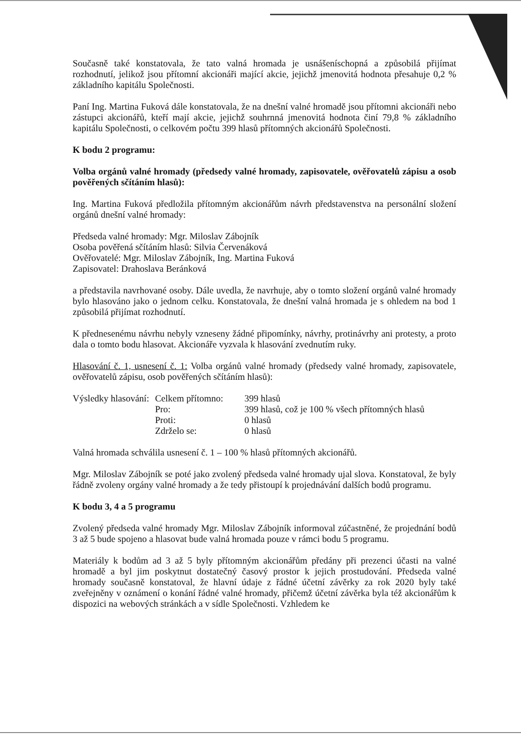Současně také konstatovala, že tato valná hromada je usnášeníschopná a způsobilá přijímat rozhodnutí, jelikož jsou přítomní akcionáři mající akcie, jejichž jmenovitá hodnota přesahuje 0,2 % základního kapitálu Společnosti.
Paní Ing. Martina Fuková dále konstatovala, že na dnešní valné hromadě jsou přítomni akcionáři nebo zástupci akcionářů, kteří mají akcie, jejichž souhrnná jmenovitá hodnota činí 79,8 % základního kapitálu Společnosti, o celkovém počtu 399 hlasů přítomných akcionářů Společnosti.
K bodu 2 programu:
Volba orgánů valné hromady (předsedy valné hromady, zapisovatele, ověřovatelů zápisu a osob pověřených sčítáním hlasů):
Ing. Martina Fuková předložila přítomným akcionářům návrh představenstva na personální složení orgánů dnešní valné hromady:
Předseda valné hromady: Mgr. Miloslav Zábojník
Osoba pověřená sčítáním hlasů: Silvia Červenáková
Ověřovatelé: Mgr. Miloslav Zábojník, Ing. Martina Fuková
Zapisovatel: Drahoslava Beránková
a představila navrhované osoby. Dále uvedla, že navrhuje, aby o tomto složení orgánů valné hromady bylo hlasováno jako o jednom celku. Konstatovala, že dnešní valná hromada je s ohledem na bod 1 způsobilá přijímat rozhodnutí.
K přednesenému návrhu nebyly vzneseny žádné připomínky, návrhy, protinávrhy ani protesty, a proto dala o tomto bodu hlasovat. Akcionáře vyzvala k hlasování zvednutím ruky.
Hlasování č. 1, usnesení č. 1: Volba orgánů valné hromady (předsedy valné hromady, zapisovatele, ověřovatelů zápisu, osob pověřených sčítáním hlasů):
| Výsledky hlasování: | Celkem přítomno: | 399 hlasů |
| | Pro: | 399 hlasů, což je 100 % všech přítomných hlasů |
| | Proti: | 0 hlasů |
| | Zdrželo se: | 0 hlasů |
Valná hromada schválila usnesení č. 1 – 100 % hlasů přítomných akcionářů.
Mgr. Miloslav Zábojník se poté jako zvolený předseda valné hromady ujal slova. Konstatoval, že byly řádně zvoleny orgány valné hromady a že tedy přistoupí k projednávání dalších bodů programu.
K bodu 3, 4 a 5 programu
Zvolený předseda valné hromady Mgr. Miloslav Zábojník informoval zúčastněné, že projednání bodů 3 až 5 bude spojeno a hlasovat bude valná hromada pouze v rámci bodu 5 programu.
Materiály k bodům ad 3 až 5 byly přítomným akcionářům předány při prezenci účasti na valné hromadě a byl jim poskytnut dostatečný časový prostor k jejich prostudování. Předseda valné hromady současně konstatoval, že hlavní údaje z řádné účetní závěrky za rok 2020 byly také zveřejněny v oznámení o konání řádné valné hromady, přičemž účetní závěrka byla též akcionářům k dispozici na webových stránkách a v sídle Společnosti. Vzhledem ke